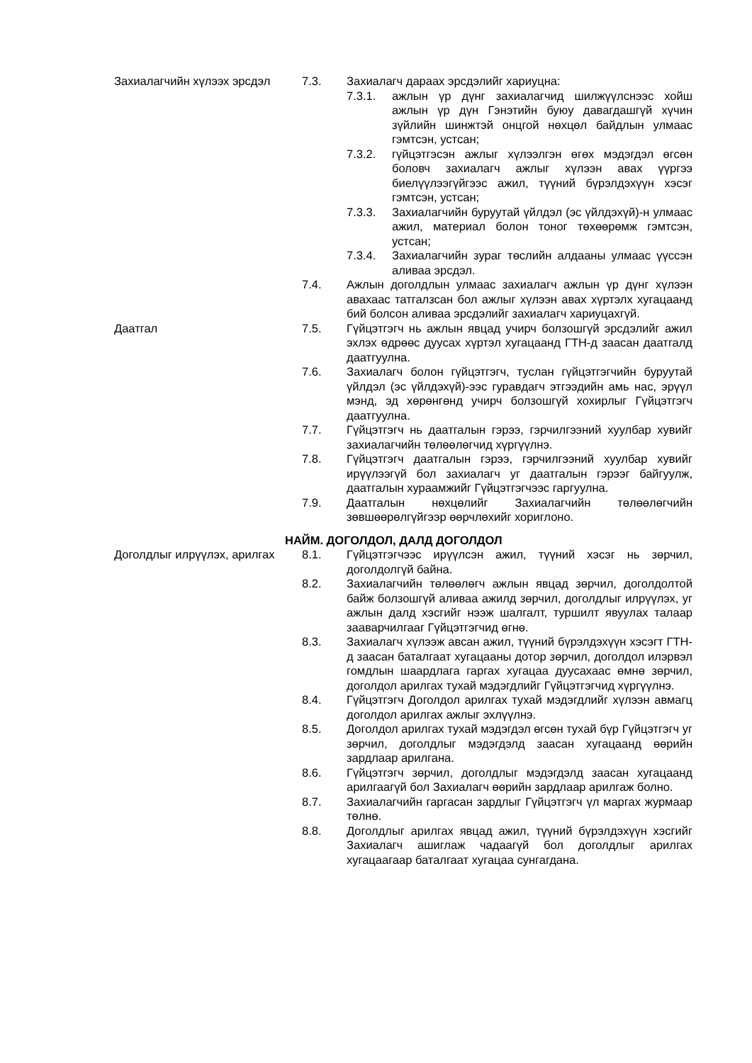Захиалагчийн хүлээх эрсдэл 7.3. Захиалагч дараах эрсдэлийг хариуцна:
7.3.1. ажлын үр дүнг захиалагчид шилжүүлснээс хойш ажлын үр дүн Гэнэтийн буюу давагдашгүй хүчин зүйлийн шинжтэй онцгой нөхцөл байдлын улмаас гэмтсэн, устсан;
7.3.2. гүйцэтгэсэн ажлыг хүлээлгэн өгөх мэдэгдэл өгсөн боловч захиалагч ажлыг хүлээн авах үүргээ биелүүлээгүйгээс ажил, түүний бүрэлдэхүүн хэсэг гэмтсэн, устсан;
7.3.3. Захиалагчийн буруутай үйлдэл (эс үйлдэхүй)-н улмаас ажил, материал болон тоног төхөөрөмж гэмтсэн, устсан;
7.3.4. Захиалагчийн зураг төслийн алдааны улмаас үүссэн аливаа эрсдэл.
7.4. Ажлын доголдлын улмаас захиалагч ажлын үр дүнг хүлээн авахаас татгалзсан бол ажлыг хүлээн авах хүртэлх хугацаанд бий болсон аливаа эрсдэлийг захиалагч хариуцахгүй.
Даатгал 7.5. Гүйцэтгэгч нь ажлын явцад учирч болзошгүй эрсдэлийг ажил эхлэх өдрөөс дуусах хүртэл хугацаанд ГТН-д заасан даатгалд даатгуулна.
7.6. Захиалагч болон гүйцэтгэгч, туслан гүйцэтгэгчийн буруутай үйлдэл (эс үйлдэхүй)-ээс гуравдагч этгээдийн амь нас, эрүүл мэнд, эд хөрөнгөнд учирч болзошгүй хохирлыг Гүйцэтгэгч даатгуулна.
7.7. Гүйцэтгэгч нь даатгалын гэрээ, гэрчилгээний хуулбар хувийг захиалагчийн төлөөлөгчид хүргүүлнэ.
7.8. Гүйцэтгэгч даатгалын гэрээ, гэрчилгээний хуулбар хувийг ирүүлээгүй бол захиалагч уг даатгалын гэрээг байгуулж, даатгалын хураамжийг Гүйцэтгэгчээс гаргуулна.
7.9. Даатгалын нөхцөлийг Захиалагчийн төлөөлөгчийн зөвшөөрөлгүйгээр өөрчлөхийг хориглоно.
НАЙМ. ДОГОЛДОЛ, ДАЛД ДОГОЛДОЛ
Доголдлыг илрүүлэх, арилгах
8.1. Гүйцэтгэгчээс ирүүлсэн ажил, түүний хэсэг нь зөрчил, доголдолгүй байна.
8.2. Захиалагчийн төлөөлөгч ажлын явцад зөрчил, доголдолтой байж болзошгүй аливаа ажилд зөрчил, доголдлыг илрүүлэх, уг ажлын далд хэсгийг нээж шалгалт, туршилт явуулах талаар зааварчилгааг Гүйцэтгэгчид өгнө.
8.3. Захиалагч хүлээж авсан ажил, түүний бүрэлдэхүүн хэсэгт ГТН-д заасан баталгаат хугацааны дотор зөрчил, доголдол илэрвэл гомдлын шаардлага гаргах хугацаа дуусахаас өмнө зөрчил, доголдол арилгах тухай мэдэгдлийг Гүйцэтгэгчид хүргүүлнэ.
8.4. Гүйцэтгэгч Доголдол арилгах тухай мэдэгдлийг хүлээн авмагц доголдол арилгах ажлыг эхлүүлнэ.
8.5. Доголдол арилгах тухай мэдэгдэл өгсөн тухай бүр Гүйцэтгэгч уг зөрчил, доголдлыг мэдэгдэлд заасан хугацаанд өөрийн зардлаар арилгана.
8.6. Гүйцэтгэгч зөрчил, доголдлыг мэдэгдэлд заасан хугацаанд арилгаагүй бол Захиалагч өөрийн зардлаар арилгаж болно.
8.7. Захиалагчийн гаргасан зардлыг Гүйцэтгэгч үл маргах журмаар төлнө.
8.8. Доголдлыг арилгах явцад ажил, түүний бүрэлдэхүүн хэсгийг Захиалагч ашиглаж чадаагүй бол доголдлыг арилгах хугацаагаар баталгаат хугацаа сунгагдана.